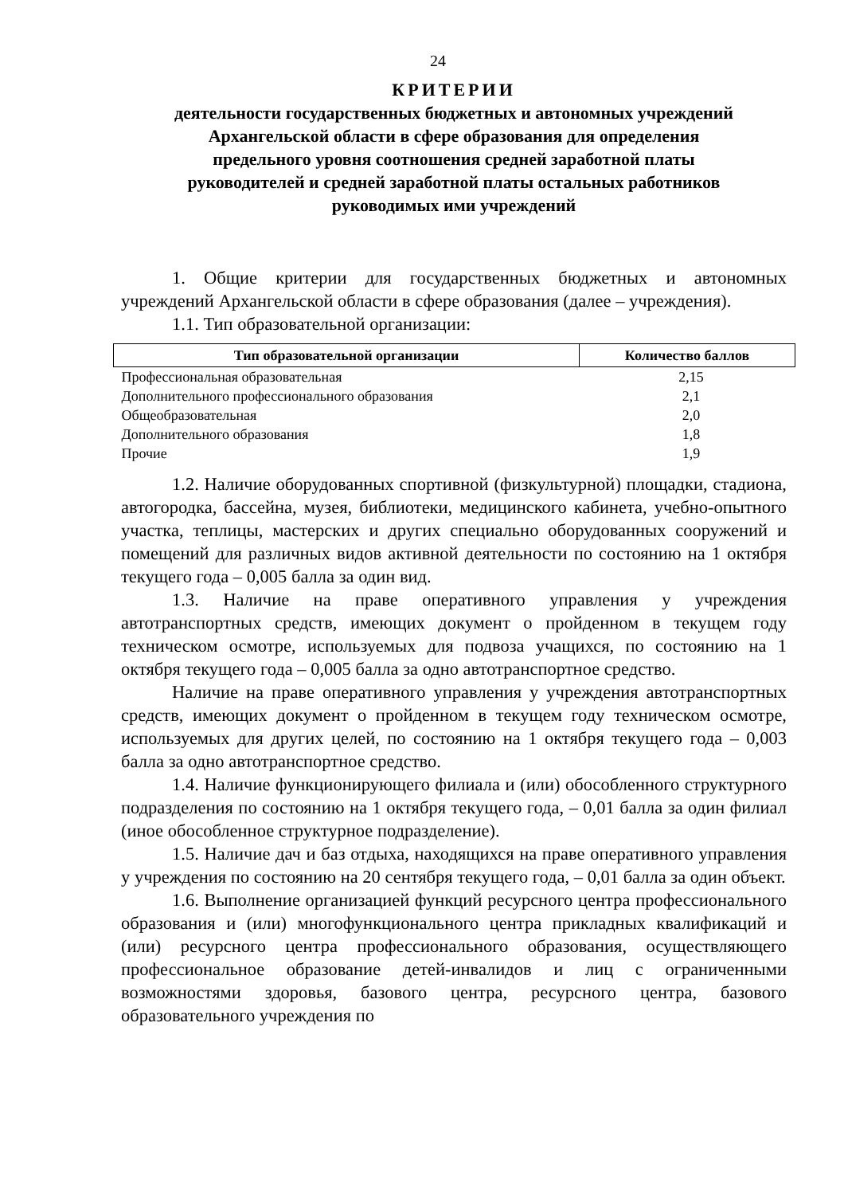24
КРИТЕРИИ
деятельности государственных бюджетных и автономных учреждений
Архангельской области в сфере образования для определения
предельного уровня соотношения средней заработной платы
руководителей и средней заработной платы остальных работников
руководимых ими учреждений
1. Общие критерии для государственных бюджетных и автономных учреждений Архангельской области в сфере образования (далее – учреждения).
1.1. Тип образовательной организации:
| Тип образовательной организации | Количество баллов |
| --- | --- |
| Профессиональная образовательная | 2,15 |
| Дополнительного профессионального образования | 2,1 |
| Общеобразовательная | 2,0 |
| Дополнительного образования | 1,8 |
| Прочие | 1,9 |
1.2. Наличие оборудованных спортивной (физкультурной) площадки, стадиона, автогородка, бассейна, музея, библиотеки, медицинского кабинета, учебно-опытного участка, теплицы, мастерских и других специально оборудованных сооружений и помещений для различных видов активной деятельности по состоянию на 1 октября текущего года – 0,005 балла за один вид.
1.3. Наличие на праве оперативного управления у учреждения автотранспортных средств, имеющих документ о пройденном в текущем году техническом осмотре, используемых для подвоза учащихся, по состоянию на 1 октября текущего года – 0,005 балла за одно автотранспортное средство.
Наличие на праве оперативного управления у учреждения автотранспортных средств, имеющих документ о пройденном в текущем году техническом осмотре, используемых для других целей, по состоянию на 1 октября текущего года – 0,003 балла за одно автотранспортное средство.
1.4. Наличие функционирующего филиала и (или) обособленного структурного подразделения по состоянию на 1 октября текущего года, – 0,01 балла за один филиал (иное обособленное структурное подразделение).
1.5. Наличие дач и баз отдыха, находящихся на праве оперативного управления у учреждения по состоянию на 20 сентября текущего года, – 0,01 балла за один объект.
1.6. Выполнение организацией функций ресурсного центра профессионального образования и (или) многофункционального центра прикладных квалификаций и (или) ресурсного центра профессионального образования, осуществляющего профессиональное образование детей-инвалидов и лиц с ограниченными возможностями здоровья, базового центра, ресурсного центра, базового образовательного учреждения по